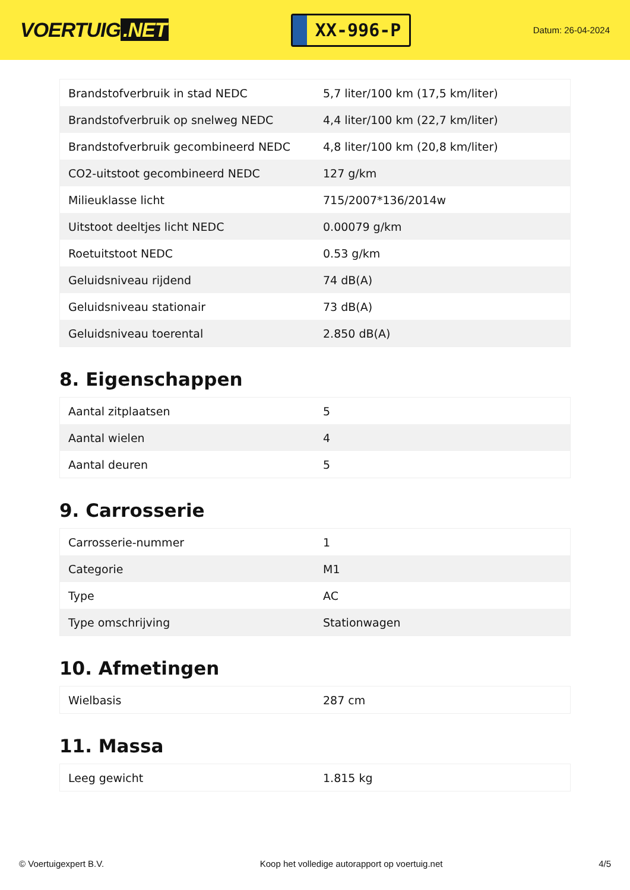VOERTUIG.NET
XX-996-P
Datum: 26-04-2024
| Brandstofverbruik in stad NEDC | 5,7 liter/100 km (17,5 km/liter) |
| Brandstofverbruik op snelweg NEDC | 4,4 liter/100 km (22,7 km/liter) |
| Brandstofverbruik gecombineerd NEDC | 4,8 liter/100 km (20,8 km/liter) |
| CO2-uitstoot gecombineerd NEDC | 127 g/km |
| Milieuklasse licht | 715/2007*136/2014w |
| Uitstoot deeltjes licht NEDC | 0.00079 g/km |
| Roetuitstoot NEDC | 0.53 g/km |
| Geluidsniveau rijdend | 74 dB(A) |
| Geluidsniveau stationair | 73 dB(A) |
| Geluidsniveau toerental | 2.850 dB(A) |
8. Eigenschappen
| Aantal zitplaatsen | 5 |
| Aantal wielen | 4 |
| Aantal deuren | 5 |
9. Carrosserie
| Carrosserie-nummer | 1 |
| Categorie | M1 |
| Type | AC |
| Type omschrijving | Stationwagen |
10. Afmetingen
| Wielbasis | 287 cm |
11. Massa
| Leeg gewicht | 1.815 kg |
© Voertuigexpert B.V. Koop het volledige autorapport op voertuig.net 4/5